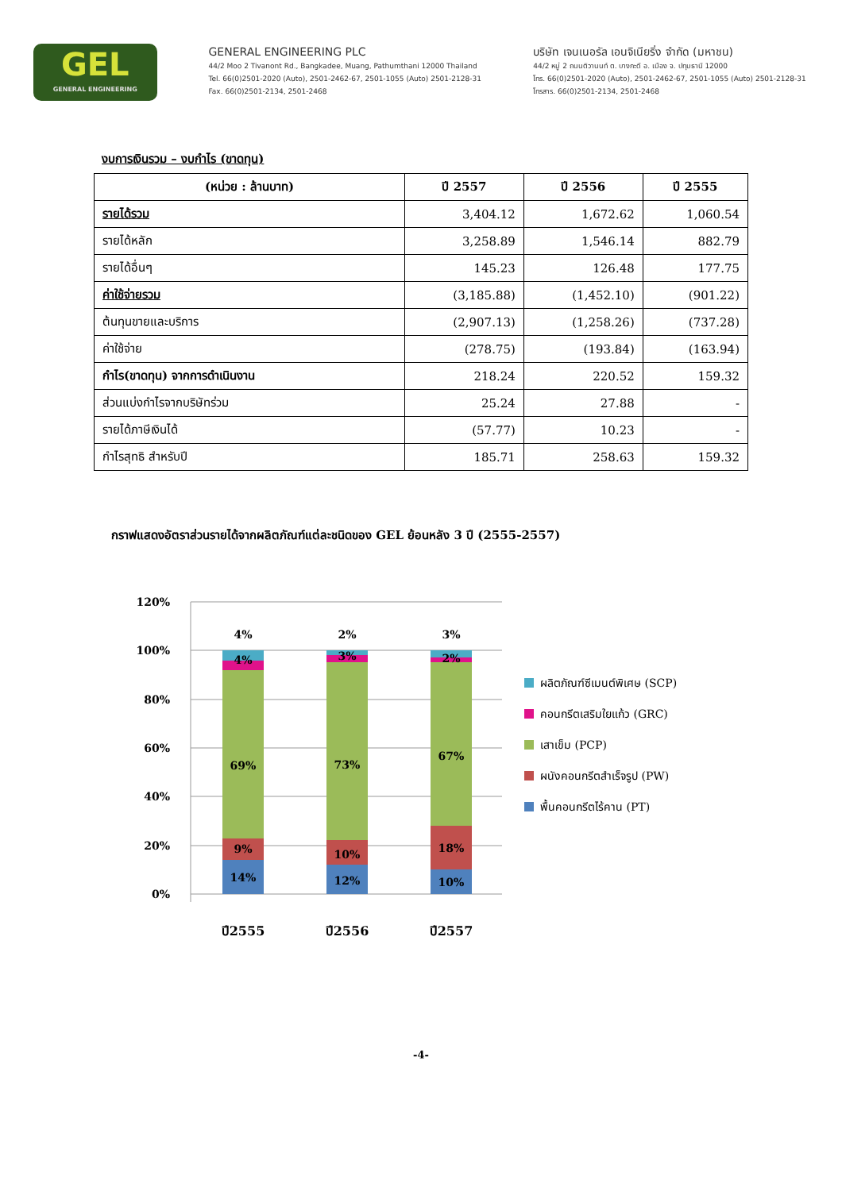GEL
GENERAL ENGINEERING
GENERAL ENGINEERING PLC
44/2 Moo 2 Tivanont Rd., Bangkadee, Muang, Pathumthani 12000 Thailand
Tel. 66(0)2501-2020 (Auto), 2501-2462-67, 2501-1055 (Auto) 2501-2128-31
Fax. 66(0)2501-2134, 2501-2468
บริษัท เจนเนอรัล เอนจิเนียริ่ง จำกัด (มหาชน)
44/2 หมู่ 2 ถนนติวานนท์ ต. บางกะดี อ. เมือง จ. ปทุมธานี 12000
โทร. 66(0)2501-2020 (Auto), 2501-2462-67, 2501-1055 (Auto) 2501-2128-31
โทรสาร. 66(0)2501-2134, 2501-2468
งบการเงินรวม – งบกำไร (ขาดทุน)
| (หน่วย : ล้านบาท) | ปี 2557 | ปี 2556 | ปี 2555 |
| --- | --- | --- | --- |
| รายได้รวม | 3,404.12 | 1,672.62 | 1,060.54 |
| รายได้หลัก | 3,258.89 | 1,546.14 | 882.79 |
| รายได้อื่นๆ | 145.23 | 126.48 | 177.75 |
| ค่าใช้จ่ายรวม | (3,185.88) | (1,452.10) | (901.22) |
| ต้นทุนขายและบริการ | (2,907.13) | (1,258.26) | (737.28) |
| ค่าใช้จ่าย | (278.75) | (193.84) | (163.94) |
| กำไร(ขาดทุน) จากการดำเนินงาน | 218.24 | 220.52 | 159.32 |
| ส่วนแบ่งกำไรจากบริษัทร่วม | 25.24 | 27.88 | - |
| รายได้ภาษีเงินได้ | (57.77) | 10.23 | - |
| กำไรสุทธิ สำหรับปี | 185.71 | 258.63 | 159.32 |
กราฟแสดงอัตราส่วนรายได้จากผลิตภัณฑ์แต่ละชนิดของ GEL ย้อนหลัง 3 ปี (2555-2557)
120%
100%
80%
60%
40%
20%
0%
4%
4%
69%
9%
14%
2%
3%
73%
10%
12%
3%
2%
67%
18%
10%
ปี2555
ปี2556
ปี2557
ผลิตภัณฑ์ซีเมนต์พิเศษ (SCP)
คอนกรีตเสริมใยแก้ว (GRC)
เสาเข็ม (PCP)
ผนังคอนกรีตสำเร็จรูป (PW)
พื้นคอนกรีตไร้คาน (PT)
-4-